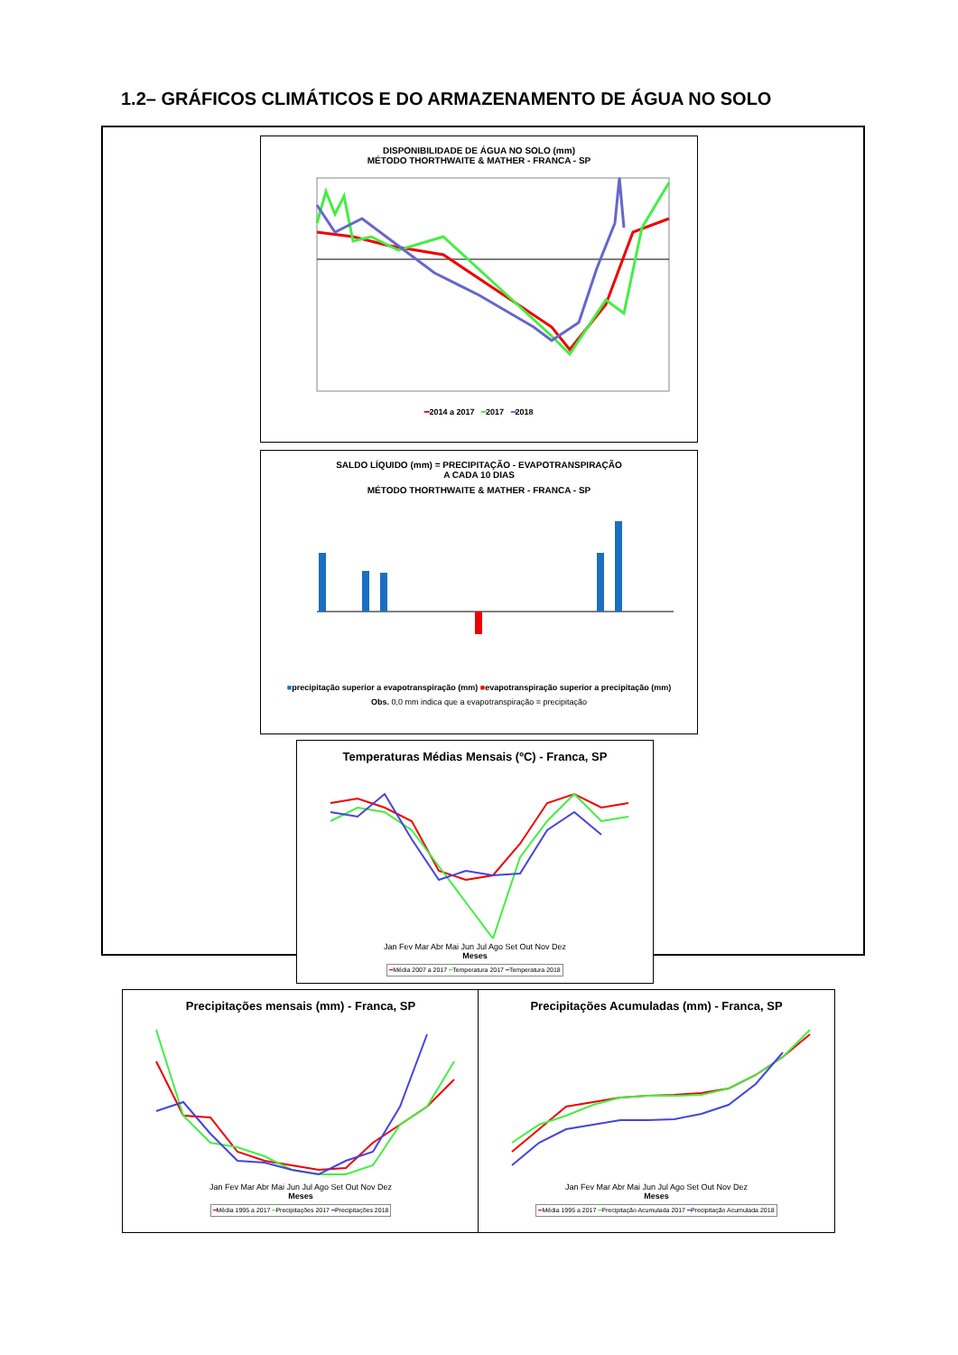1.2– GRÁFICOS CLIMÁTICOS E DO ARMAZENAMENTO DE ÁGUA NO SOLO
DISPONIBILIDADE DE ÁGUA NO SOLO (mm)
MÉTODO THORTHWAITE & MATHER - FRANCA - SP
━2014 a 2017 ━2017 ━2018
SALDO LÍQUIDO (mm) = PRECIPITAÇÃO - EVAPOTRANSPIRAÇÃO
A CADA 10 DIAS
MÉTODO THORTHWAITE & MATHER - FRANCA - SP
■precipitação superior a evapotranspiração (mm) ■evapotranspiração superior a precipitação (mm)
Obs. 0,0 mm indica que a evapotranspiração = precipitação
Temperaturas Médias Mensais (ºC) - Franca, SP
Jan Fev Mar Abr Mai Jun Jul Ago Set Out Nov Dez
Meses
━Média 2007 a 2017 ━Temperatura 2017 ━Temperatura 2018
Precipitações mensais (mm) - Franca, SP
Jan Fev Mar Abr Mai Jun Jul Ago Set Out Nov Dez
Meses
━Média 1995 a 2017 ━Precipitações 2017 ━Precipitações 2018
Precipitações Acumuladas (mm) - Franca, SP
Jan Fev Mar Abr Mai Jun Jul Ago Set Out Nov Dez
Meses
━Média 1995 a 2017 ━Precipitação Acumulada 2017 ━Precipitação Acumulada 2018